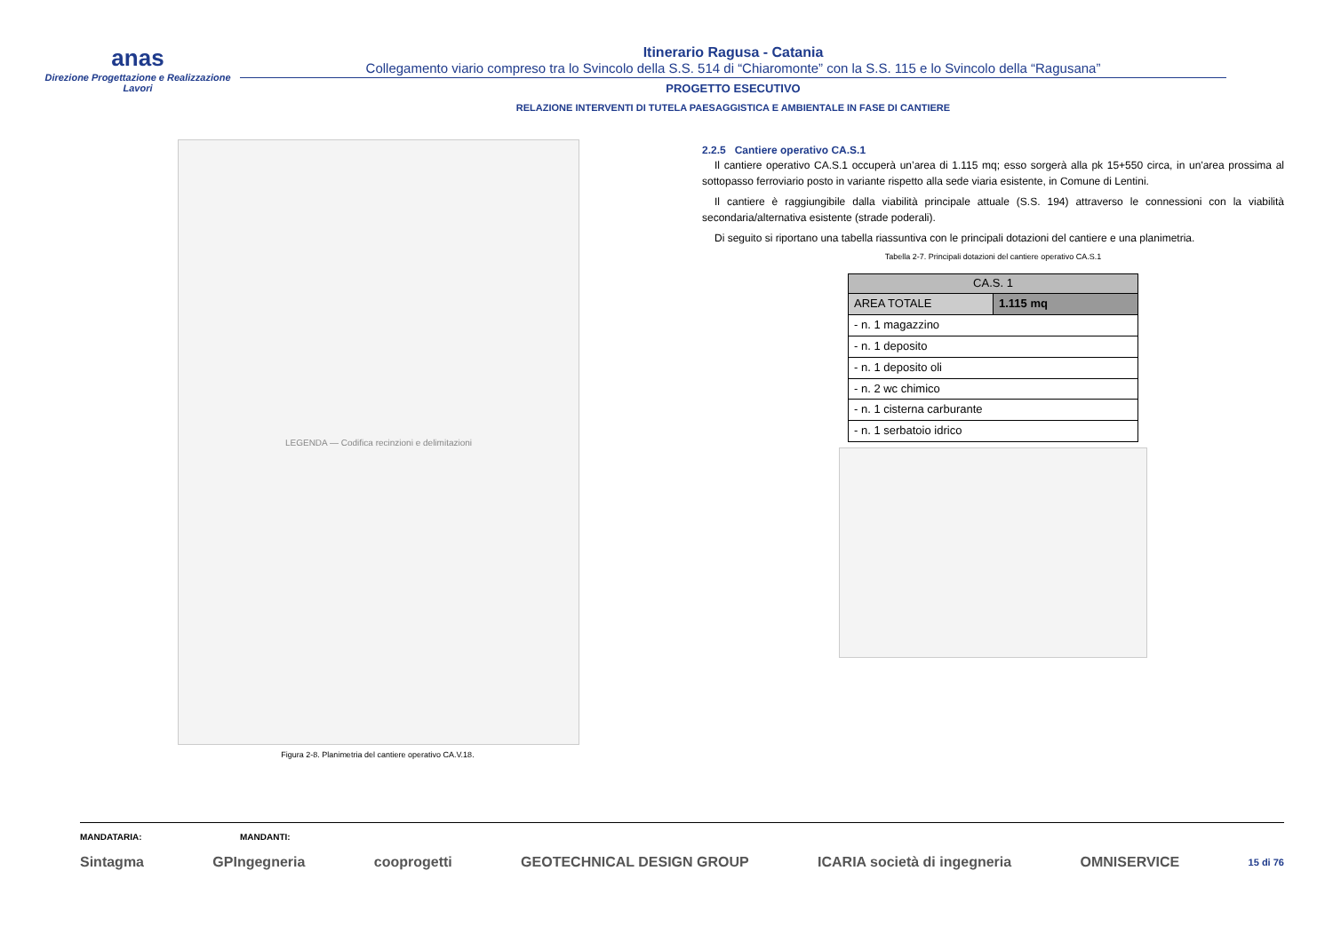anas
Direzione Progettazione e Realizzazione Lavori
Itinerario Ragusa - Catania
Collegamento viario compreso tra lo Svincolo della S.S. 514 di “Chiaromonte” con la S.S. 115 e lo Svincolo della “Ragusana”
PROGETTO ESECUTIVO
RELAZIONE INTERVENTI DI TUTELA PAESAGGISTICA E AMBIENTALE IN FASE DI CANTIERE
LEGENDA — Codifica recinzioni e delimitazioni
Figura 2-8. Planimetria del cantiere operativo CA.V.18.
2.2.5 Cantiere operativo CA.S.1
Il cantiere operativo CA.S.1 occuperà un’area di 1.115 mq; esso sorgerà alla pk 15+550 circa, in un'area prossima al sottopasso ferroviario posto in variante rispetto alla sede viaria esistente, in Comune di Lentini.
Il cantiere è raggiungibile dalla viabilità principale attuale (S.S. 194) attraverso le connessioni con la viabilità secondaria/alternativa esistente (strade poderali).
Di seguito si riportano una tabella riassuntiva con le principali dotazioni del cantiere e una planimetria.
Tabella 2-7. Principali dotazioni del cantiere operativo CA.S.1
| CA.S. 1 | |
| --- | --- |
| AREA TOTALE | 1.115 mq |
| - n. 1 magazzino | |
| - n. 1 deposito | |
| - n. 1 deposito oli | |
| - n. 2 wc chimico | |
| - n. 1 cisterna carburante | |
| - n. 1 serbatoio idrico | |
MANDATARIA: MANDANTI:
Sintagma GPIngegneria cooprogetti GEOTECHNICAL DESIGN GROUP ICARIA società di ingegneria OMNISERVICE 15 di 76